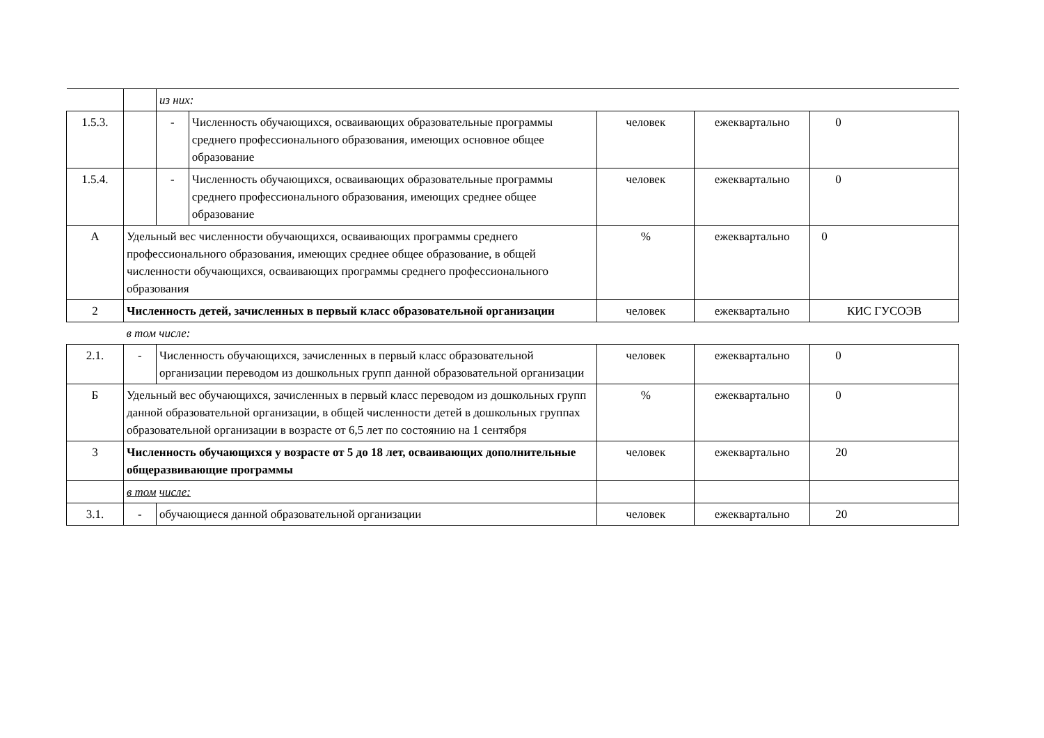| | | из них: | | | | |
| 1.5.3. | | - | Численность обучающихся, осваивающих образовательные программы среднего профессионального образования, имеющих основное общее образование | человек | ежеквартально | 0 |
| 1.5.4. | | - | Численность обучающихся, осваивающих образовательные программы среднего профессионального образования, имеющих среднее общее образование | человек | ежеквартально | 0 |
| А | Удельный вес численности обучающихся, осваивающих программы среднего профессионального образования, имеющих среднее общее образование, в общей численности обучающихся, осваивающих программы среднего профессионального образования | | | % | ежеквартально | 0 |
| 2 | Численность детей, зачисленных в первый класс образовательной организации | | | человек | ежеквартально | КИС ГУСОЭВ |
| | в том числе: | | | | | |
| 2.1. | - | Численность обучающихся, зачисленных в первый класс образовательной организации переводом из дошкольных групп данной образовательной организации | | человек | ежеквартально | 0 |
| Б | Удельный вес обучающихся, зачисленных в первый класс переводом из дошкольных групп данной образовательной организации, в общей численности детей в дошкольных группах образовательной организации в возрасте от 6,5 лет по состоянию на 1 сентября | | | % | ежеквартально | 0 |
| 3 | Численность обучающихся у возрасте от 5 до 18 лет, осваивающих дополнительные общеразвивающие программы | | | человек | ежеквартально | 20 |
| | в том числе: | | | | | |
| 3.1. | - | обучающиеся данной образовательной организации | | человек | ежеквартально | 20 |